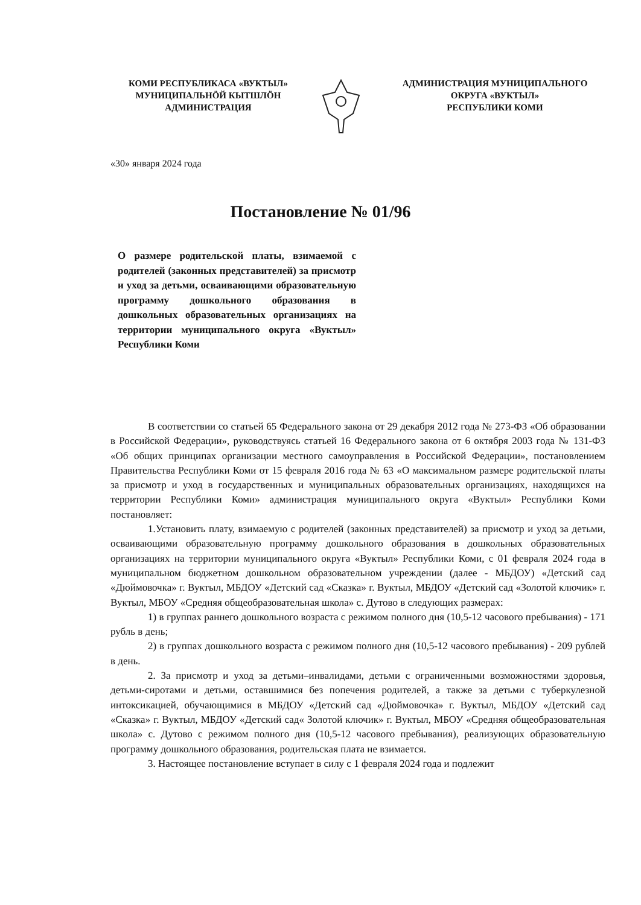КОМИ РЕСПУБЛИКАСА «ВУКТЫЛ»
МУНИЦИПАЛЬНӦЙ КЫТШЛӦН
АДМИНИСТРАЦИЯ
АДМИНИСТРАЦИЯ МУНИЦИПАЛЬНОГО
ОКРУГА «ВУКТЫЛ»
РЕСПУБЛИКИ КОМИ
«30» января 2024 года
Постановление № 01/96
О размере родительской платы, взимаемой с родителей (законных представителей) за присмотр и уход за детьми, осваивающими образовательную программу дошкольного образования в дошкольных образовательных организациях на территории муниципального округа «Вуктыл» Республики Коми
В соответствии со статьей 65 Федерального закона от 29 декабря 2012 года № 273-ФЗ «Об образовании в Российской Федерации», руководствуясь статьей 16 Федерального закона от 6 октября 2003 года № 131-ФЗ «Об общих принципах организации местного самоуправления в Российской Федерации», постановлением Правительства Республики Коми от 15 февраля 2016 года № 63 «О максимальном размере родительской платы за присмотр и уход в государственных и муниципальных образовательных организациях, находящихся на территории Республики Коми» администрация муниципального округа «Вуктыл» Республики Коми постановляет:
1.Установить плату, взимаемую с родителей (законных представителей) за присмотр и уход за детьми, осваивающими образовательную программу дошкольного образования в дошкольных образовательных организациях на территории муниципального округа «Вуктыл» Республики Коми, с 01 февраля 2024 года в муниципальном бюджетном дошкольном образовательном учреждении (далее - МБДОУ) «Детский сад «Дюймовочка» г. Вуктыл, МБДОУ «Детский сад «Сказка» г. Вуктыл, МБДОУ «Детский сад «Золотой ключик» г. Вуктыл, МБОУ «Средняя общеобразовательная школа» с. Дутово в следующих размерах:
1) в группах раннего дошкольного возраста с режимом полного дня (10,5-12 часового пребывания) - 171 рубль в день;
2) в группах дошкольного возраста с режимом полного дня (10,5-12 часового пребывания) - 209 рублей в день.
2. За присмотр и уход за детьми–инвалидами, детьми с ограниченными возможностями здоровья, детьми-сиротами и детьми, оставшимися без попечения родителей, а также за детьми с туберкулезной интоксикацией, обучающимися в МБДОУ «Детский сад «Дюймовочка» г. Вуктыл, МБДОУ «Детский сад «Сказка» г. Вуктыл, МБДОУ «Детский сад« Золотой ключик» г. Вуктыл, МБОУ «Средняя общеобразовательная школа» с. Дутово с режимом полного дня (10,5-12 часового пребывания), реализующих образовательную программу дошкольного образования, родительская плата не взимается.
3. Настоящее постановление вступает в силу с 1 февраля 2024 года и подлежит